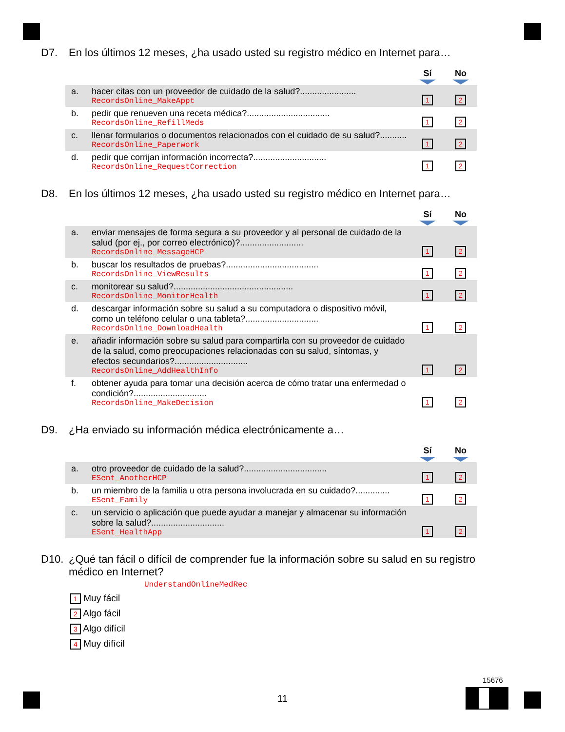D7. En los últimos 12 meses, ¿ha usado usted su registro médico en Internet para…
| | | Sí | No |
| --- | --- | --- | --- |
| a. | hacer citas con un proveedor de cuidado de la salud?....................... RecordsOnline_MakeAppt | 1 | 2 |
| b. | pedir que renueven una receta médica?.................................. RecordsOnline_RefillMeds | 1 | 2 |
| c. | llenar formularios o documentos relacionados con el cuidado de su salud?........... RecordsOnline_Paperwork | 1 | 2 |
| d. | pedir que corrijan información incorrecta?.............................. RecordsOnline_RequestCorrection | 1 | 2 |
D8. En los últimos 12 meses, ¿ha usado usted su registro médico en Internet para…
| | | Sí | No |
| --- | --- | --- | --- |
| a. | enviar mensajes de forma segura a su proveedor y al personal de cuidado de la salud (por ej., por correo electrónico)?.......................... RecordsOnline_MessageHCP | 1 | 2 |
| b. | buscar los resultados de pruebas?...................................... RecordsOnline_ViewResults | 1 | 2 |
| c. | monitorear su salud?................................................. RecordsOnline_MonitorHealth | 1 | 2 |
| d. | descargar información sobre su salud a su computadora o dispositivo móvil, como un teléfono celular o una tableta?.............................. RecordsOnline_DownloadHealth | 1 | 2 |
| e. | añadir información sobre su salud para compartirla con su proveedor de cuidado de la salud, como preocupaciones relacionadas con su salud, síntomas, y efectos secundarios?.............................. RecordsOnline_AddHealthInfo | 1 | 2 |
| f. | obtener ayuda para tomar una decisión acerca de cómo tratar una enfermedad o condición?.............................. RecordsOnline_MakeDecision | 1 | 2 |
D9. ¿Ha enviado su información médica electrónicamente a…
| | | Sí | No |
| --- | --- | --- | --- |
| a. | otro proveedor de cuidado de la salud?.................................. ESent_AnotherHCP | 1 | 2 |
| b. | un miembro de la familia u otra persona involucrada en su cuidado?.............. ESent_Family | 1 | 2 |
| c. | un servicio o aplicación que puede ayudar a manejar y almacenar su información sobre la salud?.............................. ESent_HealthApp | 1 | 2 |
D10. ¿Qué tan fácil o difícil de comprender fue la información sobre su salud en su registro médico en Internet?
UnderstandOnlineMedRec
1 Muy fácil
2 Algo fácil
3 Algo difícil
4 Muy difícil
11
15676